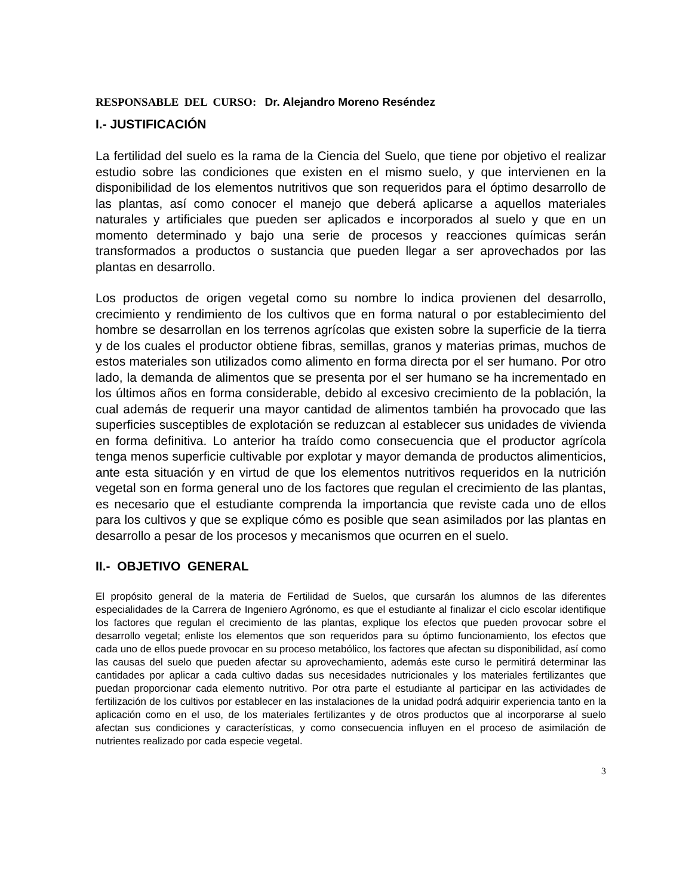RESPONSABLE DEL CURSO: Dr. Alejandro Moreno Reséndez
I.- JUSTIFICACIÓN
La fertilidad del suelo es la rama de la Ciencia del Suelo, que tiene por objetivo el realizar estudio sobre las condiciones que existen en el mismo suelo, y que intervienen en la disponibilidad de los elementos nutritivos que son requeridos para el óptimo desarrollo de las plantas, así como conocer el manejo que deberá aplicarse a aquellos materiales naturales y artificiales que pueden ser aplicados e incorporados al suelo y que en un momento determinado y bajo una serie de procesos y reacciones químicas serán transformados a productos o sustancia que pueden llegar a ser aprovechados por las plantas en desarrollo.
Los productos de origen vegetal como su nombre lo indica provienen del desarrollo, crecimiento y rendimiento de los cultivos que en forma natural o por establecimiento del hombre se desarrollan en los terrenos agrícolas que existen sobre la superficie de la tierra y de los cuales el productor obtiene fibras, semillas, granos y materias primas, muchos de estos materiales son utilizados como alimento en forma directa por el ser humano. Por otro lado, la demanda de alimentos que se presenta por el ser humano se ha incrementado en los últimos años en forma considerable, debido al excesivo crecimiento de la población, la cual además de requerir una mayor cantidad de alimentos también ha provocado que las superficies susceptibles de explotación se reduzcan al establecer sus unidades de vivienda en forma definitiva. Lo anterior ha traído como consecuencia que el productor agrícola tenga menos superficie cultivable por explotar y mayor demanda de productos alimenticios, ante esta situación y en virtud de que los elementos nutritivos requeridos en la nutrición vegetal son en forma general uno de los factores que regulan el crecimiento de las plantas, es necesario que el estudiante comprenda la importancia que reviste cada uno de ellos para los cultivos y que se explique cómo es posible que sean asimilados por las plantas en desarrollo a pesar de los procesos y mecanismos que ocurren en el suelo.
II.- OBJETIVO GENERAL
El propósito general de la materia de Fertilidad de Suelos, que cursarán los alumnos de las diferentes especialidades de la Carrera de Ingeniero Agrónomo, es que el estudiante al finalizar el ciclo escolar identifique los factores que regulan el crecimiento de las plantas, explique los efectos que pueden provocar sobre el desarrollo vegetal; enliste los elementos que son requeridos para su óptimo funcionamiento, los efectos que cada uno de ellos puede provocar en su proceso metabólico, los factores que afectan su disponibilidad, así como las causas del suelo que pueden afectar su aprovechamiento, además este curso le permitirá determinar las cantidades por aplicar a cada cultivo dadas sus necesidades nutricionales y los materiales fertilizantes que puedan proporcionar cada elemento nutritivo. Por otra parte el estudiante al participar en las actividades de fertilización de los cultivos por establecer en las instalaciones de la unidad podrá adquirir experiencia tanto en la aplicación como en el uso, de los materiales fertilizantes y de otros productos que al incorporarse al suelo afectan sus condiciones y características, y como consecuencia influyen en el proceso de asimilación de nutrientes realizado por cada especie vegetal.
3